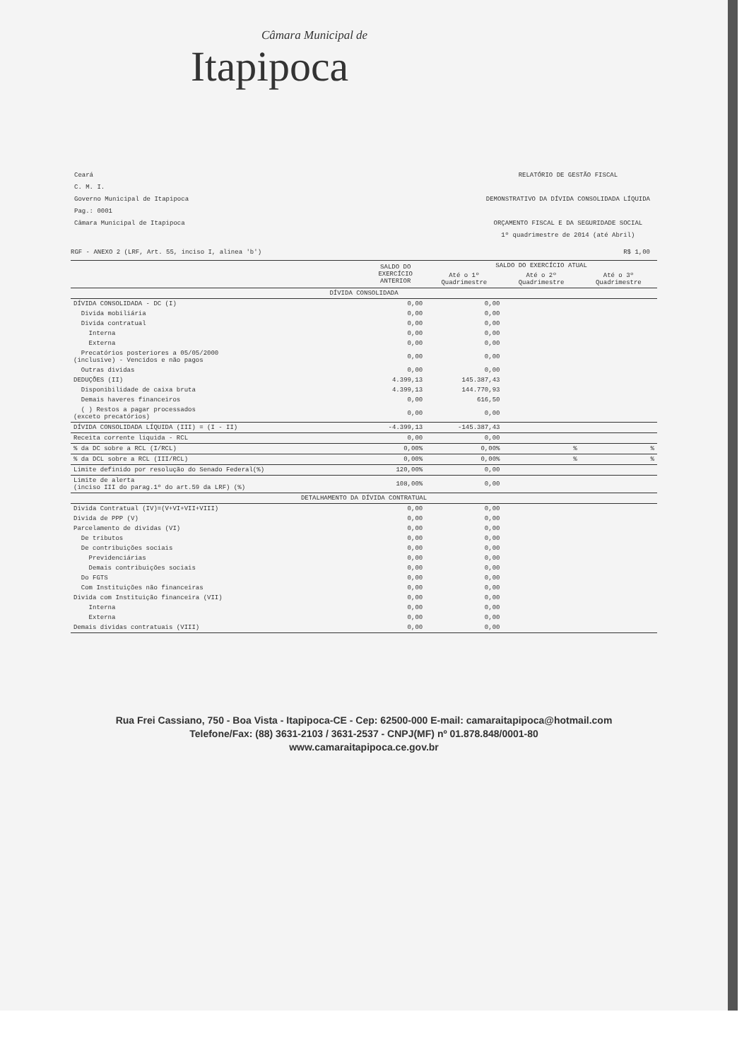Câmara Municipal de
Itapipoca
Ceará
C. M. I.
Governo Municipal de Itapipoca
Pag.: 0001
Câmara Municipal de Itapipoca
RELATÓRIO DE GESTÃO FISCAL
DEMONSTRATIVO DA DÍVIDA CONSOLIDADA LÍQUIDA
ORÇAMENTO FISCAL E DA SEGURIDADE SOCIAL
1º quadrimestre de 2014 (até Abril)
RGF - ANEXO 2 (LRF, Art. 55, inciso I, alinea 'b') R$ 1,00
| | SALDO DO EXERCÍCIO ANTERIOR | SALDO DO EXERCÍCIO ATUAL | | |
| --- | --- | --- | --- | --- |
| | | Até o 1º Quadrimestre | Até o 2º Quadrimestre | Até o 3º Quadrimestre |
| DÍVIDA CONSOLIDADA | | | | |
| DÍVIDA CONSOLIDADA - DC (I) | 0,00 | 0,00 | | |
| Divida mobiliária | 0,00 | 0,00 | | |
| Divida contratual | 0,00 | 0,00 | | |
| Interna | 0,00 | 0,00 | | |
| Externa | 0,00 | 0,00 | | |
| Precatórios posteriores a 05/05/2000 (inclusive) - Vencidos e não pagos | 0,00 | 0,00 | | |
| Outras dividas | 0,00 | 0,00 | | |
| DEDUÇÕES (II) | 4.399,13 | 145.387,43 | | |
| Disponibilidade de caixa bruta | 4.399,13 | 144.770,93 | | |
| Demais haveres financeiros | 0,00 | 616,50 | | |
| ( ) Restos a pagar processados (exceto precatórios) | 0,00 | 0,00 | | |
| DÍVIDA CONSOLIDADA LÍQUIDA (III) = (I - II) | -4.399,13 | -145.387,43 | | |
| Receita corrente liquida - RCL | 0,00 | 0,00 | | |
| % da DC sobre a RCL (I/RCL) | 0,00% | 0,00% | % | % |
| % da DCL sobre a RCL (III/RCL) | 0,00% | 0,00% | % | % |
| Limite definido por resolução do Senado Federal(%) | 120,00% | 0,00 | | |
| Limite de alerta (inciso III do parag.1º do art.59 da LRF) (%) | 108,00% | 0,00 | | |
| DETALHAMENTO DA DÍVIDA CONTRATUAL | | | | |
| Divida Contratual (IV)=(V+VI+VII+VIII) | 0,00 | 0,00 | | |
| Divida de PPP (V) | 0,00 | 0,00 | | |
| Parcelamento de dividas (VI) | 0,00 | 0,00 | | |
| De tributos | 0,00 | 0,00 | | |
| De contribuições sociais | 0,00 | 0,00 | | |
| Previdenciárias | 0,00 | 0,00 | | |
| Demais contribuições sociais | 0,00 | 0,00 | | |
| Do FGTS | 0,00 | 0,00 | | |
| Com Instituições não financeiras | 0,00 | 0,00 | | |
| Divida com Instituição financeira (VII) | 0,00 | 0,00 | | |
| Interna | 0,00 | 0,00 | | |
| Externa | 0,00 | 0,00 | | |
| Demais dividas contratuais (VIII) | 0,00 | 0,00 | | |
Rua Frei Cassiano, 750 - Boa Vista - Itapipoca-CE - Cep: 62500-000 E-mail: camaraitapipoca@hotmail.com
Telefone/Fax: (88) 3631-2103 / 3631-2537 - CNPJ(MF) nº 01.878.848/0001-80
www.camaraitapipoca.ce.gov.br